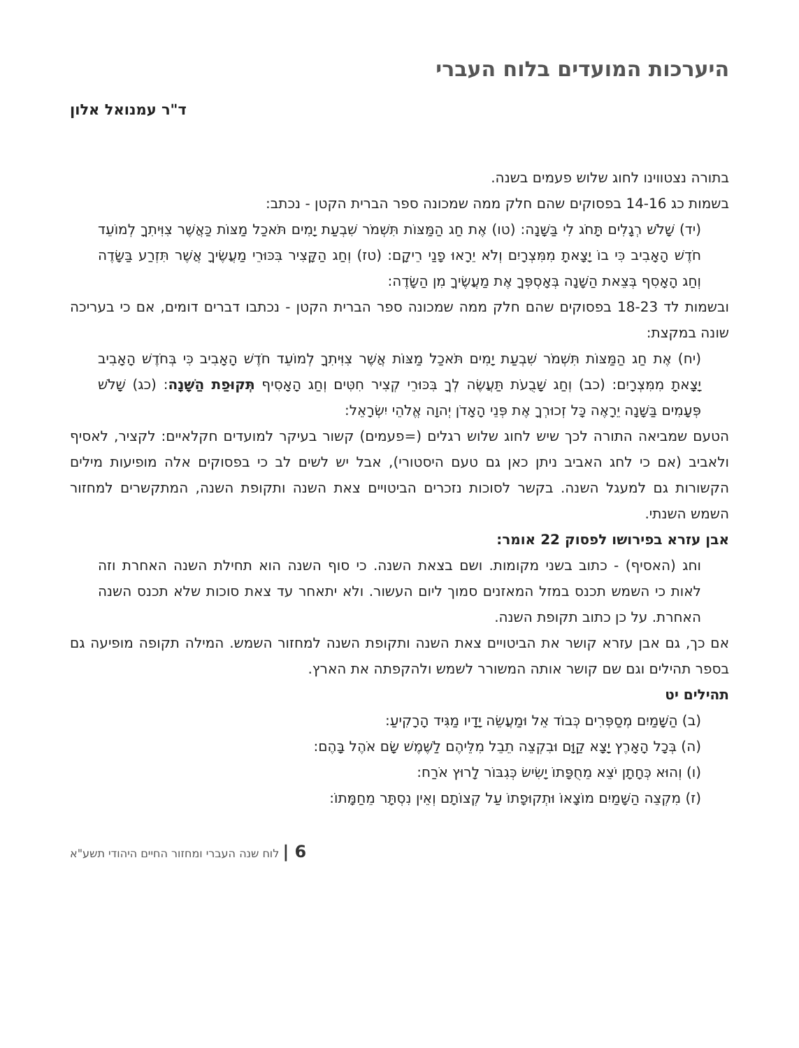היערכות המועדים בלוח העברי
ד"ר עמנואל אלון
בתורה נצטווינו לחוג שלוש פעמים בשנה.
בשמות כג 14-16 בפסוקים שהם חלק ממה שמכונה ספר הברית הקטן - נכתב:
(יד) שָׁלֹשׁ רְגָלִים תָּחֹג לִי בַּשָּׁנָה: (טו) אֶת חַג הַמַּצּוֹת תִּשְׁמֹר שִׁבְעַת יָמִים תֹּאכַל מַצּוֹת כַּאֲשֶׁר צִוִּיתִךָ לְמוֹעֵד חֹדֶשׁ הָאָבִיב כִּי בוֹ יָצָאתָ מִמִּצְרָיִם וְלֹא יֵרָאוּ פָנַי רֵיקָם: (טז) וְחַג הַקָּצִיר בִּכּוּרֵי מַעֲשֶׂיךָ אֲשֶׁר תִּזְרַע בַּשָּׂדֶה וְחַג הָאָסִף בְּצֵאת הַשָּׁנָה בְּאָסְפְּךָ אֶת מַעֲשֶׂיךָ מִן הַשָּׂדֶה:
ובשמות לד 18-23 בפסוקים שהם חלק ממה שמכונה ספר הברית הקטן - נכתבו דברים דומים, אם כי בעריכה שונה במקצת:
(יח) אֶת חַג הַמַּצּוֹת תִּשְׁמֹר שִׁבְעַת יָמִים תֹּאכַל מַצּוֹת אֲשֶׁר צִוִּיתִךָ לְמוֹעֵד חֹדֶשׁ הָאָבִיב כִּי בְּחֹדֶשׁ הָאָבִיב יָצָאתָ מִמִּצְרָיִם: (כב) וְחַג שָׁבֻעֹת תַּעֲשֶׂה לְךָ בִּכּוּרֵי קְצִיר חִטִּים וְחַג הָאָסִיף תְּקוּפַת הַשָּׁנָה: (כג) שָׁלֹשׁ פְּעָמִים בַּשָּׁנָה יֵרָאֶה כָּל זְכוּרְךָ אֶת פְּנֵי הָאָדֹן יְהוָה אֱלֹהֵי יִשְׂרָאֵל:
הטעם שמביאה התורה לכך שיש לחוג שלוש רגלים (=פעמים) קשור בעיקר למועדים חקלאיים: לקציר, לאסיף ולאביב (אם כי לחג האביב ניתן כאן גם טעם היסטורי), אבל יש לשים לב כי בפסוקים אלה מופיעות מילים הקשורות גם למעגל השנה. בקשר לסוכות נזכרים הביטויים צאת השנה ותקופת השנה, המתקשרים למחזור השמש השנתי.
אבן עזרא בפירושו לפסוק 22 אומר:
וחג (האסיף) - כתוב בשני מקומות. ושם בצאת השנה. כי סוף השנה הוא תחילת השנה האחרת וזה לאות כי השמש תכנס במזל המאזנים סמוך ליום העשור. ולא יתאחר עד צאת סוכות שלא תכנס השנה האחרת. על כן כתוב תקופת השנה.
אם כך, גם אבן עזרא קושר את הביטויים צאת השנה ותקופת השנה למחזור השמש. המילה תקופה מופיעה גם בספר תהילים וגם שם קושר אותה המשורר לשמש ולהקפתה את הארץ.
תהילים יט
(ב) הַשָּׁמַיִם מְסַפְּרִים כְּבוֹד אֵל וּמַעֲשֵׂה יָדָיו מַגִּיד הָרָקִיעַ:
(ה) בְּכָל הָאָרֶץ יָצָא קַוָּם וּבִקְצֵה תֵבֵל מִלֵּיהֶם לַשֶּׁמֶשׁ שָׂם אֹהֶל בָּהֶם:
(ו) וְהוּא כְּחָתָן יֹצֵא מֵחֻפָּתוֹ יָשִׂישׂ כְּגִבּוֹר לָרוּץ אֹרַח:
(ז) מִקְצֵה הַשָּׁמַיִם מוֹצָאוֹ וּתְקוּפָתוֹ עַל קְצוֹתָם וְאֵין נִסְתָּר מֵחַמָּתוֹ:
6 | לוח שנה העברי ומחזור החיים היהודי תשע"א